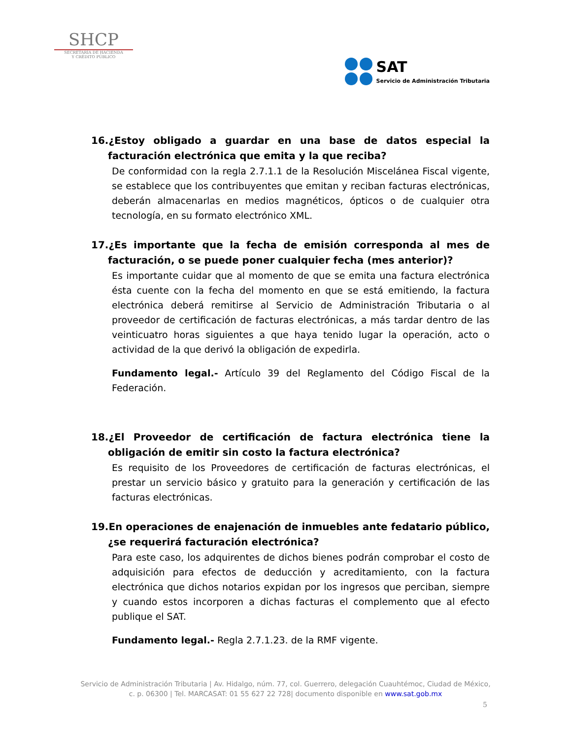SHCP
SECRETARÍA DE HACIENDA
Y CRÉDITO PÚBLICO
SAT
Servicio de Administración Tributaria
16.¿Estoy obligado a guardar en una base de datos especial la facturación electrónica que emita y la que reciba?
De conformidad con la regla 2.7.1.1 de la Resolución Miscelánea Fiscal vigente, se establece que los contribuyentes que emitan y reciban facturas electrónicas, deberán almacenarlas en medios magnéticos, ópticos o de cualquier otra tecnología, en su formato electrónico XML.
17.¿Es importante que la fecha de emisión corresponda al mes de facturación, o se puede poner cualquier fecha (mes anterior)?
Es importante cuidar que al momento de que se emita una factura electrónica ésta cuente con la fecha del momento en que se está emitiendo, la factura electrónica deberá remitirse al Servicio de Administración Tributaria o al proveedor de certificación de facturas electrónicas, a más tardar dentro de las veinticuatro horas siguientes a que haya tenido lugar la operación, acto o actividad de la que derivó la obligación de expedirla.
Fundamento legal.- Artículo 39 del Reglamento del Código Fiscal de la Federación.
18.¿El Proveedor de certificación de factura electrónica tiene la obligación de emitir sin costo la factura electrónica?
Es requisito de los Proveedores de certificación de facturas electrónicas, el prestar un servicio básico y gratuito para la generación y certificación de las facturas electrónicas.
19.En operaciones de enajenación de inmuebles ante fedatario público, ¿se requerirá facturación electrónica?
Para este caso, los adquirentes de dichos bienes podrán comprobar el costo de adquisición para efectos de deducción y acreditamiento, con la factura electrónica que dichos notarios expidan por los ingresos que perciban, siempre y cuando estos incorporen a dichas facturas el complemento que al efecto publique el SAT.
Fundamento legal.- Regla 2.7.1.23. de la RMF vigente.
Servicio de Administración Tributaria | Av. Hidalgo, núm. 77, col. Guerrero, delegación Cuauhtémoc, Ciudad de México,
c. p. 06300 | Tel. MARCASAT: 01 55 627 22 728| documento disponible en www.sat.gob.mx
5